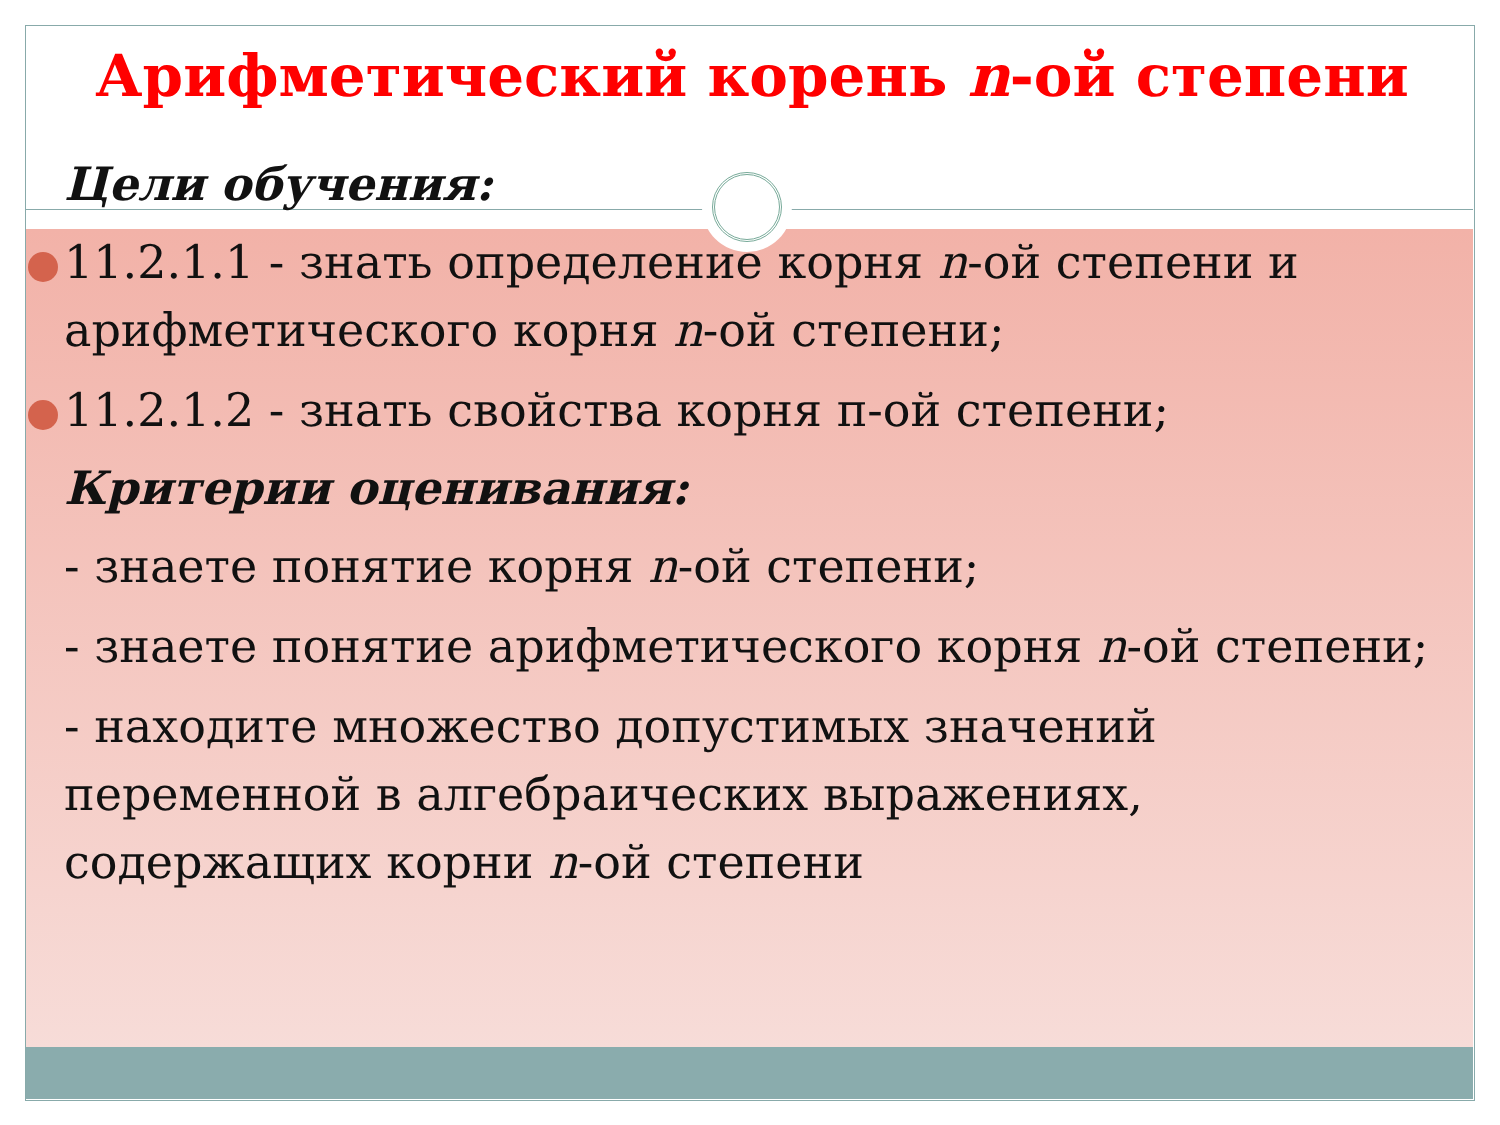Арифметический корень n-ой степени
Цели обучения:
11.2.1.1 - знать определение корня n-ой степени и арифметического корня n-ой степени;
11.2.1.2 - знать свойства корня п-ой степени;
Критерии оценивания:
- знаете понятие корня n-ой степени;
- знаете понятие арифметического корня n-ой степени;
- находите множество допустимых значений переменной в алгебраических выражениях, содержащих корни n-ой степени